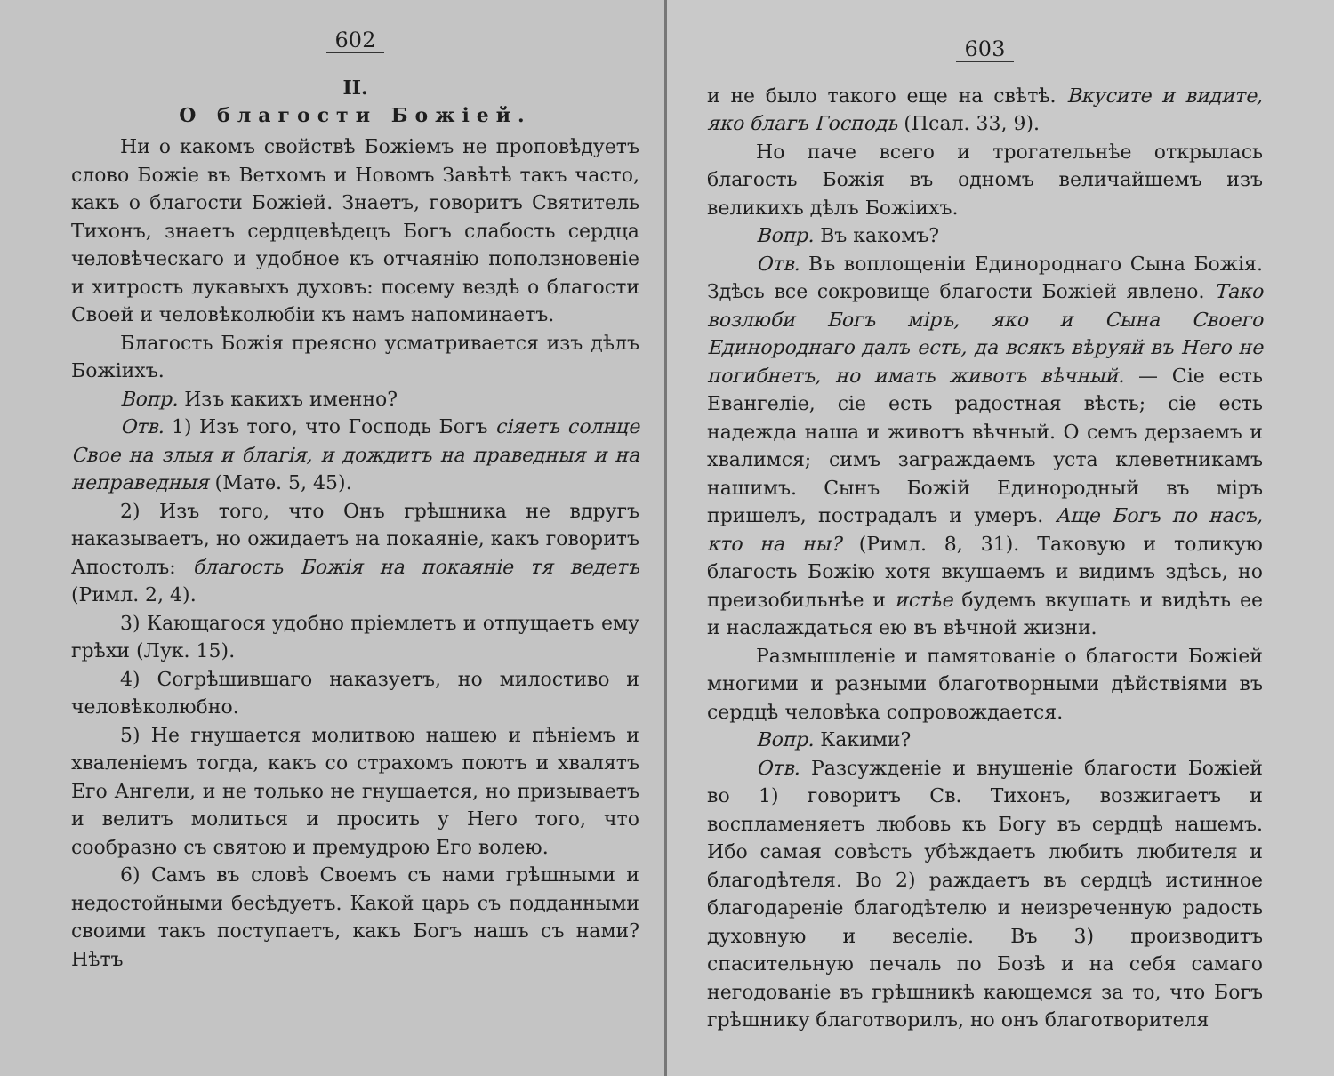602
II.
О благости Божіей.
Ни о какомъ свойствѣ Божіемъ не проповѣдуетъ слово Божіе въ Ветхомъ и Новомъ Завѣтѣ такъ часто, какъ о благости Божіей. Знаетъ, говоритъ Святитель Тихонъ, знаетъ сердцевѣдецъ Богъ слабость сердца человѣческаго и удобное къ отчаянію поползновеніе и хитрость лукавыхъ духовъ: посему вездѣ о благости Своей и человѣколюбіи къ намъ напоминаетъ.
Благость Божія преясно усматривается изъ дѣлъ Божіихъ.
Вопр. Изъ какихъ именно?
Отв. 1) Изъ того, что Господь Богъ сіяетъ солнце Свое на злыя и благія, и дождитъ на праведныя и на неправедныя (Матѳ. 5, 45).
2) Изъ того, что Онъ грѣшника не вдругъ наказываетъ, но ожидаетъ на покаяніе, какъ говоритъ Апостолъ: благость Божія на покаяніе тя ведетъ (Римл. 2, 4).
3) Кающагося удобно пріемлетъ и отпущаетъ ему грѣхи (Лук. 15).
4) Согрѣшившаго наказуетъ, но милостиво и человѣколюбно.
5) Не гнушается молитвою нашею и пѣніемъ и хваленіемъ тогда, какъ со страхомъ поютъ и хвалятъ Его Ангели, и не только не гнушается, но призываетъ и велитъ молиться и просить у Него того, что сообразно съ святою и премудрою Его волею.
6) Самъ въ словѣ Своемъ съ нами грѣшными и недостойными бесѣдуетъ. Какой царь съ подданными своими такъ поступаетъ, какъ Богъ нашъ съ нами? Нѣтъ
603
и не было такого еще на свѣтѣ. Вкусите и видите, яко благъ Господь (Псал. 33, 9).
Но паче всего и трогательнѣе открылась благость Божія въ одномъ величайшемъ изъ великихъ дѣлъ Божіихъ.
Вопр. Въ какомъ?
Отв. Въ воплощеніи Единороднаго Сына Божія. Здѣсь все сокровище благости Божіей явлено. Тако возлюби Богъ міръ, яко и Сына Своего Единороднаго далъ есть, да всякъ вѣруяй въ Него не погибнетъ, но имать животъ вѣчный. — Сіе есть Евангеліе, сіе есть радостная вѣсть; сіе есть надежда наша и животъ вѣчный. О семъ дерзаемъ и хвалимся; симъ заграждаемъ уста клеветникамъ нашимъ. Сынъ Божій Единородный въ міръ пришелъ, пострадалъ и умеръ. Аще Богъ по насъ, кто на ны? (Римл. 8, 31). Таковую и толикую благость Божію хотя вкушаемъ и видимъ здѣсь, но преизобильнѣе и истѣе будемъ вкушать и видѣть ее и наслаждаться ею въ вѣчной жизни.
Размышленіе и памятованіе о благости Божіей многими и разными благотворными дѣйствіями въ сердцѣ человѣка сопровождается.
Вопр. Какими?
Отв. Разсужденіе и внушеніе благости Божіей во 1) говоритъ Св. Тихонъ, возжигаетъ и воспламеняетъ любовь къ Богу въ сердцѣ нашемъ. Ибо самая совѣсть убѣждаетъ любить любителя и благодѣтеля. Во 2) раждаетъ въ сердцѣ истинное благодареніе благодѣтелю и неизреченную радость духовную и веселіе. Въ 3) производитъ спасительную печаль по Бозѣ и на себя самаго негодованіе въ грѣшникѣ кающемся за то, что Богъ грѣшнику благотворилъ, но онъ благотворителя